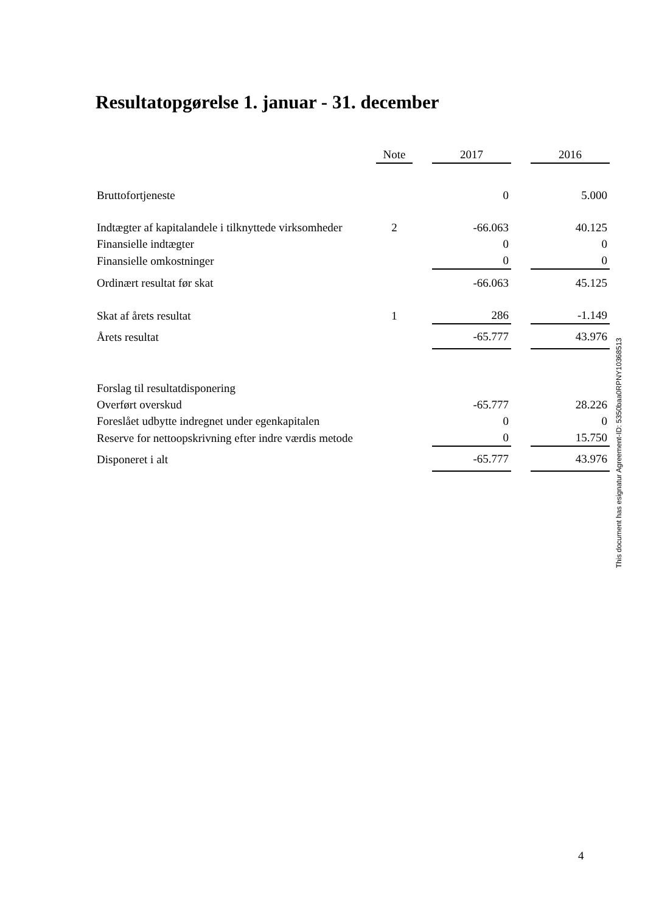Resultatopgørelse 1. januar - 31. december
| | Note | | 2017 | | 2016 |
| Bruttofortjeneste | | | 0 | | 5.000 |
| Indtægter af kapitalandele i tilknyttede virksomheder | 2 | | -66.063 | | 40.125 |
| Finansielle indtægter | | | 0 | | 0 |
| Finansielle omkostninger | | | 0 | | 0 |
| Ordinært resultat før skat | | | -66.063 | | 45.125 |
| Skat af årets resultat | 1 | | 286 | | -1.149 |
| Årets resultat | | | -65.777 | | 43.976 |
| Forslag til resultatdisponering | | | | | |
| Overført overskud | | | -65.777 | | 28.226 |
| Foreslået udbytte indregnet under egenkapitalen | | | 0 | | 0 |
| Reserve for nettoopskrivning efter indre værdis metode | | | 0 | | 15.750 |
| Disponeret i alt | | | -65.777 | | 43.976 |
This document has esignatur Agreement-ID: 5350baa0RPNY10368513
4